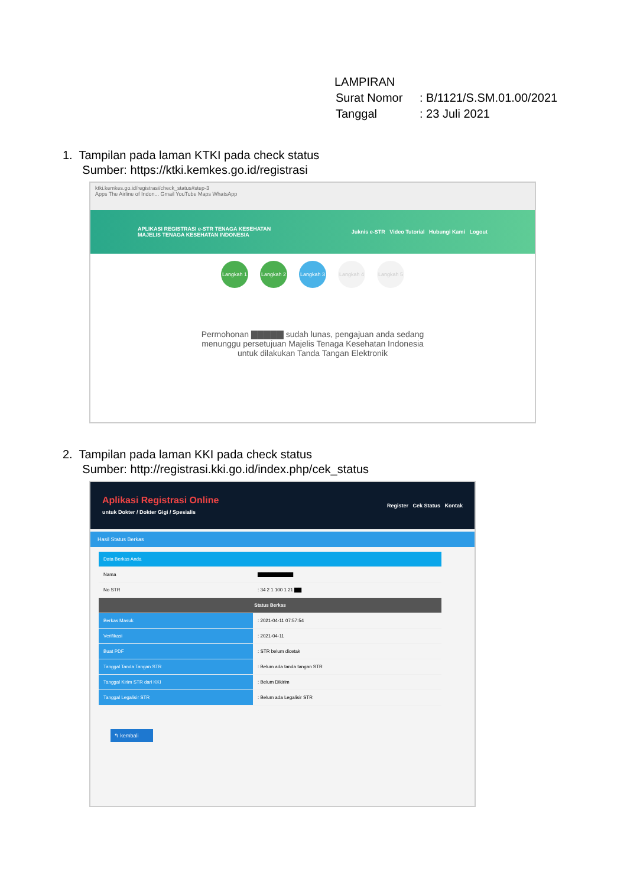LAMPIRAN
| Surat Nomor | : B/1121/S.SM.01.00/2021 |
| Tanggal | : 23 Juli 2021 |
1. Tampilan pada laman KTKI pada check status
Sumber: https://ktki.kemkes.go.id/registrasi
ktki.kemkes.go.id/registrasi/check_status#step-3
Apps The Airline of Indon... Gmail YouTube Maps WhatsApp
APLIKASI REGISTRASI e-STR TENAGA KESEHATAN
MAJELIS TENAGA KESEHATAN INDONESIA
Juknis e-STR Video Tutorial Hubungi Kami Logout
Langkah 1
Langkah 2
Langkah 3
Langkah 4
Langkah 5
Permohonan ▇▇▇▇▇ sudah lunas, pengajuan anda sedang
menunggu persetujuan Majelis Tenaga Kesehatan Indonesia
untuk dilakukan Tanda Tangan Elektronik
2. Tampilan pada laman KKI pada check status
Sumber: http://registrasi.kki.go.id/index.php/cek_status
Aplikasi Registrasi Online
untuk Dokter / Dokter Gigi / Spesialis
Register Cek Status Kontak
Hasil Status Berkas
| Data Berkas Anda | |
| Nama | ▇▇▇▇▇▇▇▇▇▇ |
| No STR | : 34 2 1 100 1 21 ▇▇ |
| Status Berkas | |
| Berkas Masuk | : 2021-04-11 07:57:54 |
| Verifikasi | : 2021-04-11 |
| Buat PDF | : STR belum dicetak |
| Tanggal Tanda Tangan STR | : Belum ada tanda tangan STR |
| Tanggal Kirim STR dari KKI | : Belum Dikirim |
| Tanggal Legalisir STR | : Belum ada Legalisir STR |
↰ kembali